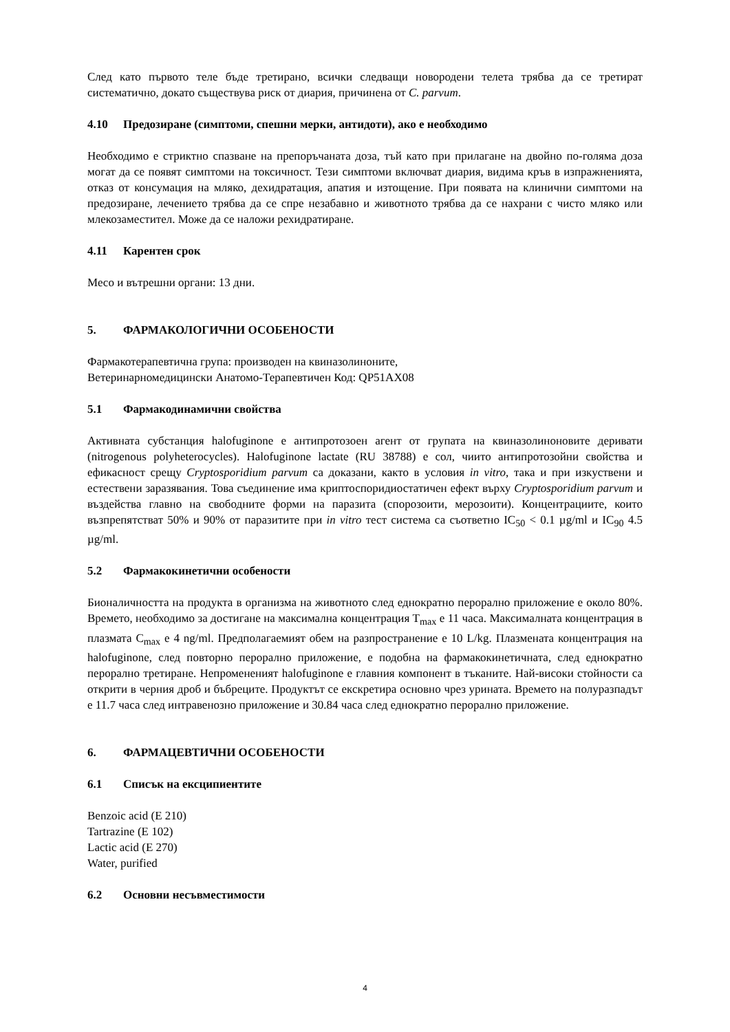След като първото теле бъде третирано, всички следващи новородени телета трябва да се третират систематично, докато съществува риск от диария, причинена от C. parvum.
4.10 Предозиране (симптоми, спешни мерки, антидоти), ако е необходимо
Необходимо е стриктно спазване на препоръчаната доза, тъй като при прилагане на двойно по-голяма доза могат да се появят симптоми на токсичност. Тези симптоми включват диария, видима кръв в изпражненията, отказ от консумация на мляко, дехидратация, апатия и изтощение. При появата на клинични симптоми на предозиране, лечението трябва да се спре незабавно и животното трябва да се нахрани с чисто мляко или млекозаместител. Може да се наложи рехидратиране.
4.11 Карентен срок
Месо и вътрешни органи: 13 дни.
5. ФАРМАКОЛОГИЧНИ ОСОБЕНОСТИ
Фармакотерапевтична група: производен на квиназолиноните,
Ветеринарномедицински Анатомо-Терапевтичен Код: QP51AX08
5.1 Фармакодинамични свойства
Активната субстанция halofuginone е антипротозоен агент от групата на квиназолиноновите деривати (nitrogenous polyheterocycles). Halofuginone lactate (RU 38788) е сол, чиито антипротозойни свойства и ефикасност срещу Cryptosporidium parvum са доказани, както в условия in vitro, така и при изкуствени и естествени заразявания. Това съединение има криптоспоридиостатичен ефект върху Cryptosporidium parvum и въздейства главно на свободните форми на паразита (спорозоити, мерозоити). Концентрациите, които възпрепятстват 50% и 90% от паразитите при in vitro тест система са съответно IC<sub>50</sub> < 0.1 µg/ml и IC<sub>90</sub> 4.5 µg/ml.
5.2 Фармакокинетични особености
Бионаличността на продукта в организма на животното след еднократно перорално приложение е около 80%. Времето, необходимо за достигане на максимална концентрация T<sub>max</sub> е 11 часа. Максималната концентрация в плазмата C<sub>max</sub> е 4 ng/ml. Предполагаемият обем на разпространение е 10 L/kg. Плазмената концентрация на halofuginone, след повторно перорално приложение, е подобна на фармакокинетичната, след еднократно перорално третиране. Непромененият halofuginone е главния компонент в тъканите. Най-високи стойности са открити в черния дроб и бъбреците. Продуктът се екскретира основно чрез урината. Времето на полуразпадът е 11.7 часа след интравенозно приложение и 30.84 часа след еднократно перорално приложение.
6. ФАРМАЦЕВТИЧНИ ОСОБЕНОСТИ
6.1 Списък на ексципиентите
Benzoic acid (E 210)
Tartrazine (E 102)
Lactic acid (E 270)
Water, purified
6.2 Основни несъвместимости
4